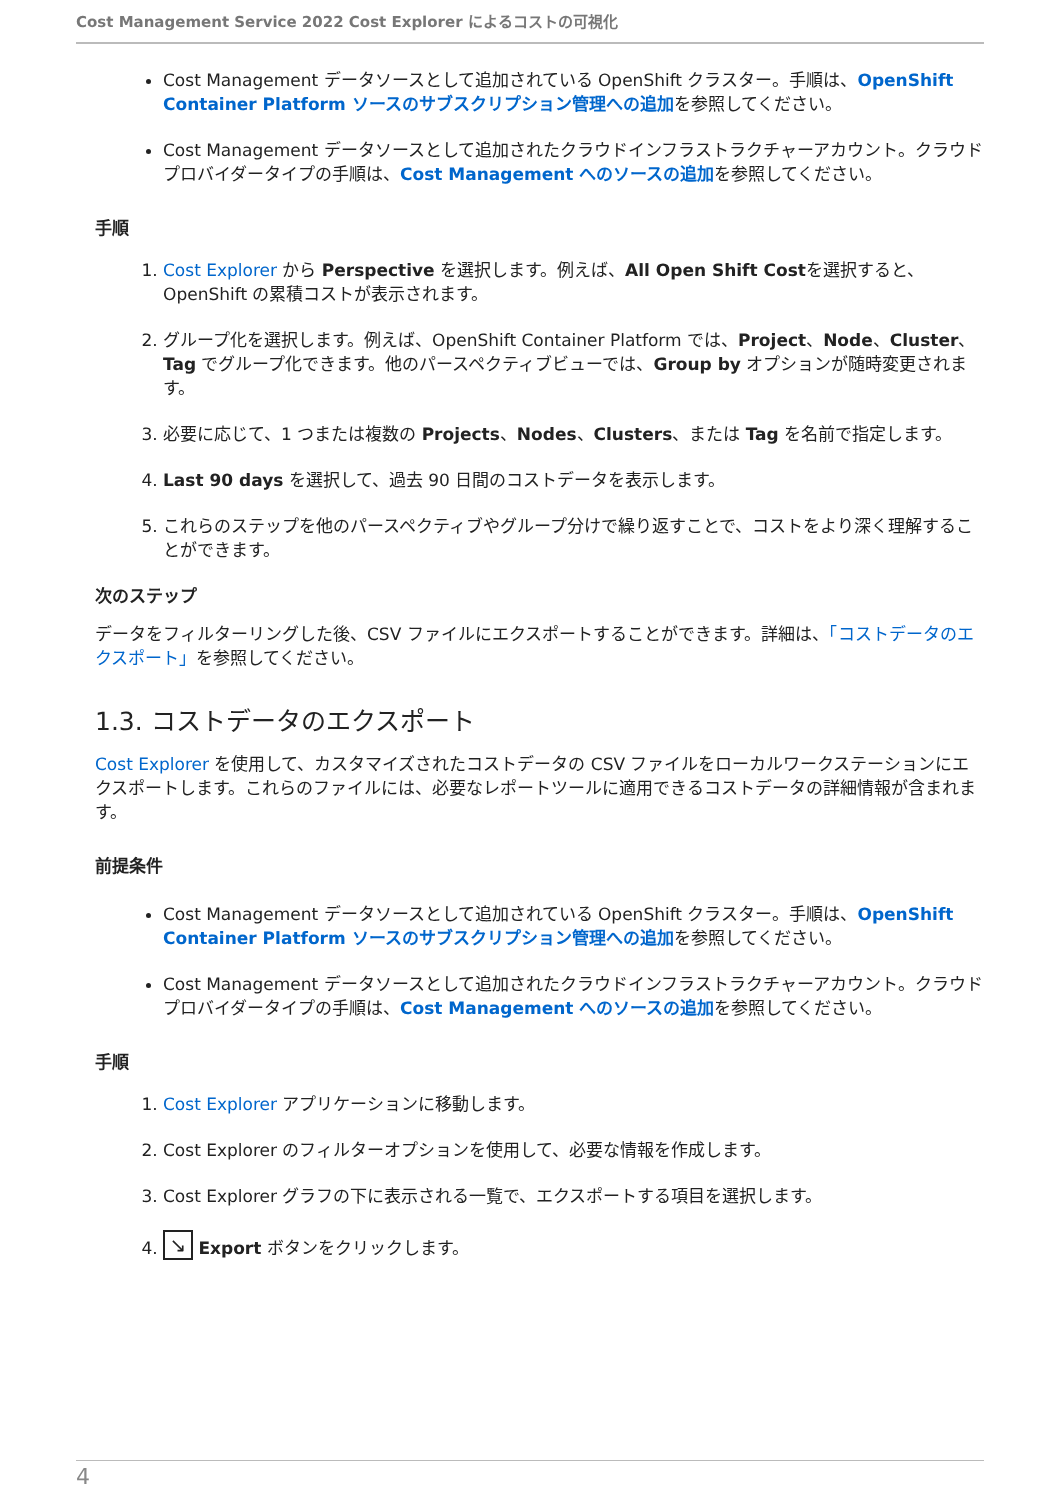Cost Management Service 2022 Cost Explorer によるコストの可視化
Cost Management データソースとして追加されている OpenShift クラスター。手順は、OpenShift Container Platform ソースのサブスクリプション管理への追加を参照してください。
Cost Management データソースとして追加されたクラウドインフラストラクチャーアカウント。クラウドプロバイダータイプの手順は、Cost Management へのソースの追加を参照してください。
手順
1. Cost Explorer から Perspective を選択します。例えば、All Open Shift Costを選択すると、OpenShift の累積コストが表示されます。
2. グループ化を選択します。例えば、OpenShift Container Platform では、Project、Node、Cluster、Tag でグループ化できます。他のパースペクティブビューでは、Group by オプションが随時変更されます。
3. 必要に応じて、1 つまたは複数の Projects、Nodes、Clusters、または Tag を名前で指定します。
4. Last 90 days を選択して、過去 90 日間のコストデータを表示します。
5. これらのステップを他のパースペクティブやグループ分けで繰り返すことで、コストをより深く理解することができます。
次のステップ
データをフィルターリングした後、CSV ファイルにエクスポートすることができます。詳細は、「コストデータのエクスポート」を参照してください。
1.3. コストデータのエクスポート
Cost Explorer を使用して、カスタマイズされたコストデータの CSV ファイルをローカルワークステーションにエクスポートします。これらのファイルには、必要なレポートツールに適用できるコストデータの詳細情報が含まれます。
前提条件
Cost Management データソースとして追加されている OpenShift クラスター。手順は、OpenShift Container Platform ソースのサブスクリプション管理への追加を参照してください。
Cost Management データソースとして追加されたクラウドインフラストラクチャーアカウント。クラウドプロバイダータイプの手順は、Cost Management へのソースの追加を参照してください。
手順
1. Cost Explorer アプリケーションに移動します。
2. Cost Explorer のフィルターオプションを使用して、必要な情報を作成します。
3. Cost Explorer グラフの下に表示される一覧で、エクスポートする項目を選択します。
4. ↘ Export ボタンをクリックします。
4